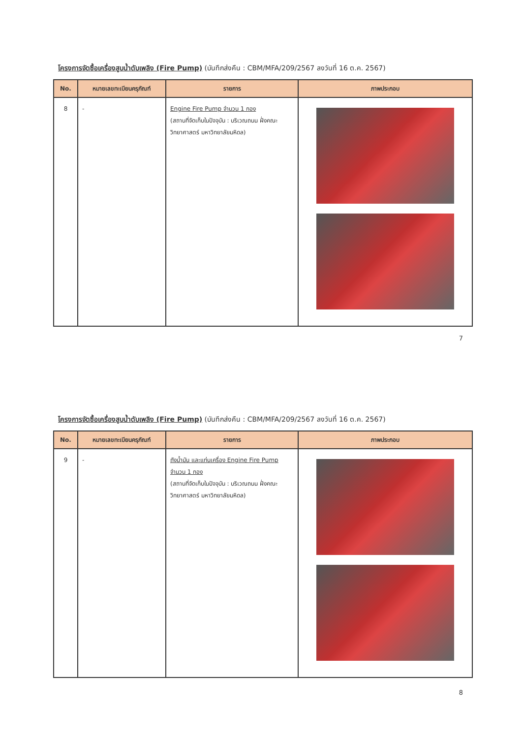โครงการจัดซื้อเครื่องสูบน้ำดับเพลิง (Fire Pump) (บันทึกส่งคืน : CBM/MFA/209/2567 ลงวันที่ 16 ต.ค. 2567)
| No. | หมายเลขทะเบียนครุภัณฑ์ | รายการ | ภาพประกอบ |
| --- | --- | --- | --- |
| 8 | - | Engine Fire Pump จำนวน 1 กอง (สถานที่จัดเก็บในปัจจุบัน : บริเวณถนน ฝั่งคณะวิทยาศาสตร์ มหาวิทยาลัยมหิดล) | |
7
โครงการจัดซื้อเครื่องสูบน้ำดับเพลิง (Fire Pump) (บันทึกส่งคืน : CBM/MFA/209/2567 ลงวันที่ 16 ต.ค. 2567)
| No. | หมายเลขทะเบียนครุภัณฑ์ | รายการ | ภาพประกอบ |
| --- | --- | --- | --- |
| 9 | - | ถังน้ำมัน และแท่นเครื่อง Engine Fire Pump จำนวน 1 กอง (สถานที่จัดเก็บในปัจจุบัน : บริเวณถนน ฝั่งคณะวิทยาศาสตร์ มหาวิทยาลัยมหิดล) | |
8